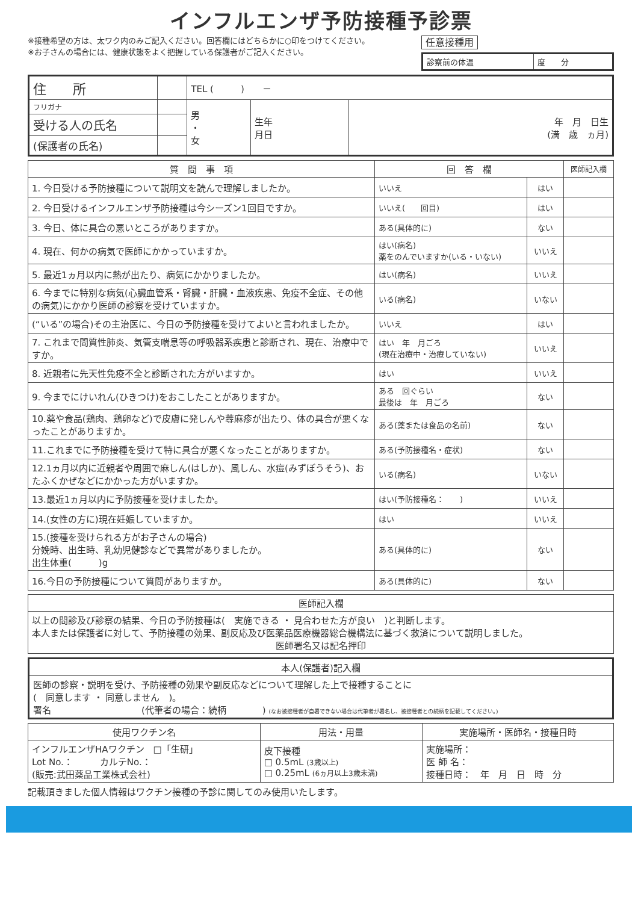インフルエンザ予防接種予診票
※接種希望の方は、太ワク内のみご記入ください。回答欄にはどちらかに○印をつけてください。
※お子さんの場合には、健康状態をよく把握している保護者がご記入ください。
任意接種用
| 診察前の体温 | 度 分 |
| 住 所 | | TEL ( ) － | | |
| フリガナ | | 男 ・ 女 | 生年 月日 | 年 月 日生 (満 歳 ヵ月) |
| 受ける人の氏名 | | | | |
| (保護者の氏名) | | | | |
| 質 問 事 項 | 回 答 欄 | | 医師記入欄 |
| --- | --- | --- | --- |
| 1. 今日受ける予防接種について説明文を読んで理解しましたか。 | いいえ | はい | |
| 2. 今日受けるインフルエンザ予防接種は今シーズン1回目ですか。 | いいえ( 回目) | はい | |
| 3. 今日、体に具合の悪いところがありますか。 | ある(具体的に) | ない | |
| 4. 現在、何かの病気で医師にかかっていますか。 | はい(病名) 薬をのんでいますか(いる・いない) | いいえ | |
| 5. 最近1ヵ月以内に熱が出たり、病気にかかりましたか。 | はい(病名) | いいえ | |
| 6. 今までに特別な病気(心臓血管系・腎臓・肝臓・血液疾患、免疫不全症、その他の病気)にかかり医師の診察を受けていますか。 | いる(病名) | いない | |
| (“いる”の場合)その主治医に、今日の予防接種を受けてよいと言われましたか。 | いいえ | はい | |
| 7. これまで間質性肺炎、気管支喘息等の呼吸器系疾患と診断され、現在、治療中ですか。 | はい 年 月ごろ (現在治療中・治療していない) | いいえ | |
| 8. 近親者に先天性免疫不全と診断された方がいますか。 | はい | いいえ | |
| 9. 今までにけいれん(ひきつけ)をおこしたことがありますか。 | ある 回ぐらい 最後は 年 月ごろ | ない | |
| 10.薬や食品(鶏肉、鶏卵など)で皮膚に発しんや蕁麻疹が出たり、体の具合が悪くなったことがありますか。 | ある(薬または食品の名前) | ない | |
| 11.これまでに予防接種を受けて特に具合が悪くなったことがありますか。 | ある(予防接種名・症状) | ない | |
| 12.1ヵ月以内に近親者や周囲で麻しん(はしか)、風しん、水痘(みずぼうそう)、おたふくかぜなどにかかった方がいますか。 | いる(病名) | いない | |
| 13.最近1ヵ月以内に予防接種を受けましたか。 | はい(予防接種名： ) | いいえ | |
| 14.(女性の方に)現在妊娠していますか。 | はい | いいえ | |
| 15.(接種を受けられる方がお子さんの場合) 分娩時、出生時、乳幼児健診などで異常がありましたか。 出生体重( )g | ある(具体的に) | ない | |
| 16.今日の予防接種について質問がありますか。 | ある(具体的に) | ない | |
| 医師記入欄 |
| --- |
| 以上の問診及び診察の結果、今日の予防接種は( 実施できる ・ 見合わせた方が良い )と判断します。 本人または保護者に対して、予防接種の効果、副反応及び医薬品医療機器総合機構法に基づく救済について説明しました。 医師署名又は記名押印 |
| 本人(保護者)記入欄 |
| --- |
| 医師の診察・説明を受け、予防接種の効果や副反応などについて理解した上で接種することに ( 同意します ・ 同意しません )。 署名 (代筆者の場合：続柄 ) (なお被接種者が自署できない場合は代筆者が署名し、被接種者との続柄を記載してください。) |
| 使用ワクチン名 | 用法・用量 | 実施場所・医師名・接種日時 |
| --- | --- | --- |
| インフルエンザHAワクチン □「生研」 Lot No.： カルテNo.： (販売:武田薬品工業株式会社) | 皮下接種 □ 0.5mL (3歳以上) □ 0.25mL (6ヵ月以上3歳未満) | 実施場所： 医 師 名： 接種日時： 年 月 日 時 分 |
記載頂きました個人情報はワクチン接種の予診に関してのみ使用いたします。